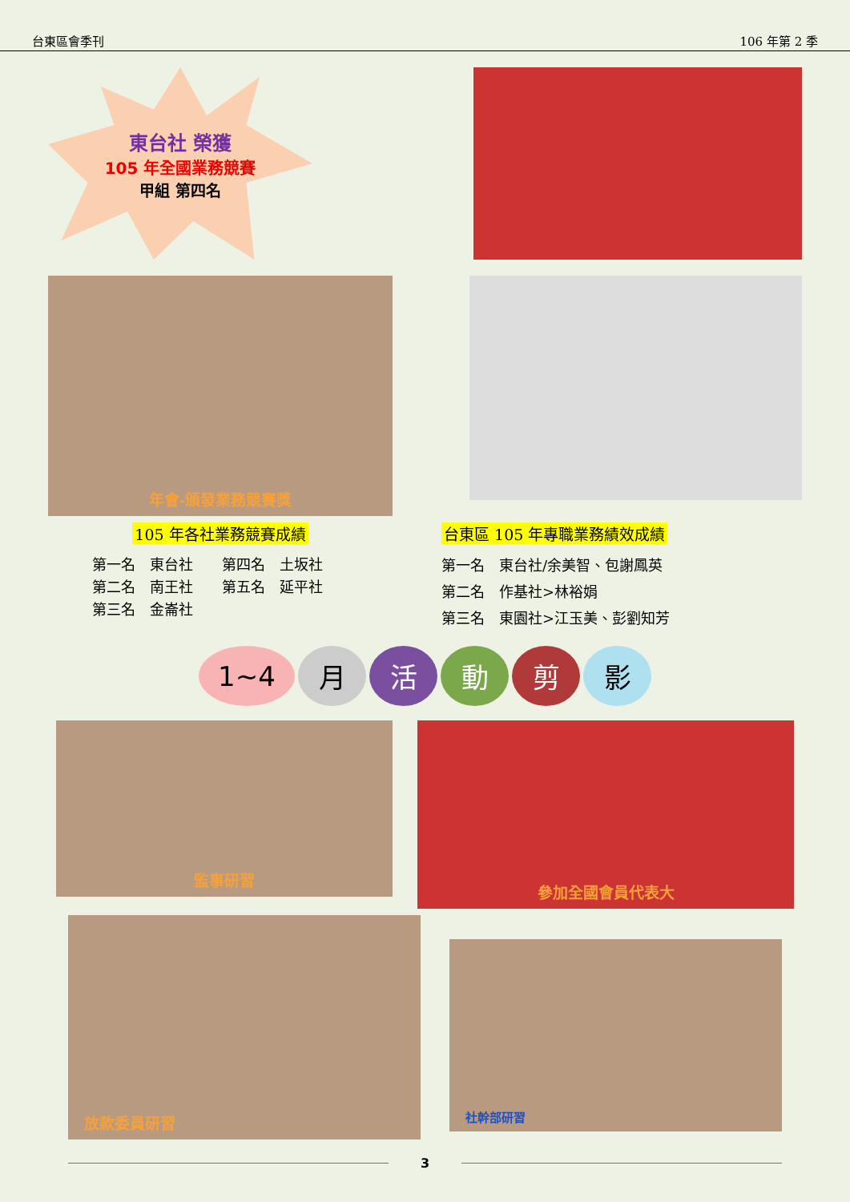台東區會季刊 106 年第 2 季
東台社 榮獲
105 年全國業務競賽
甲組 第四名
年會-頒發業務競賽獎
105 年各社業務競賽成績
第一名　東台社　　第四名　土坂社
第二名　南王社　　第五名　延平社
第三名　金崙社
台東區 105 年專職業務績效成績
第一名　東台社/余美智、包謝鳳英
第二名　作基社>林裕娟
第三名　東園社>江玉美、彭劉知芳
1~4 月活動剪影
監事研習
參加全國會員代表大
放款委員研習
社幹部研習
3